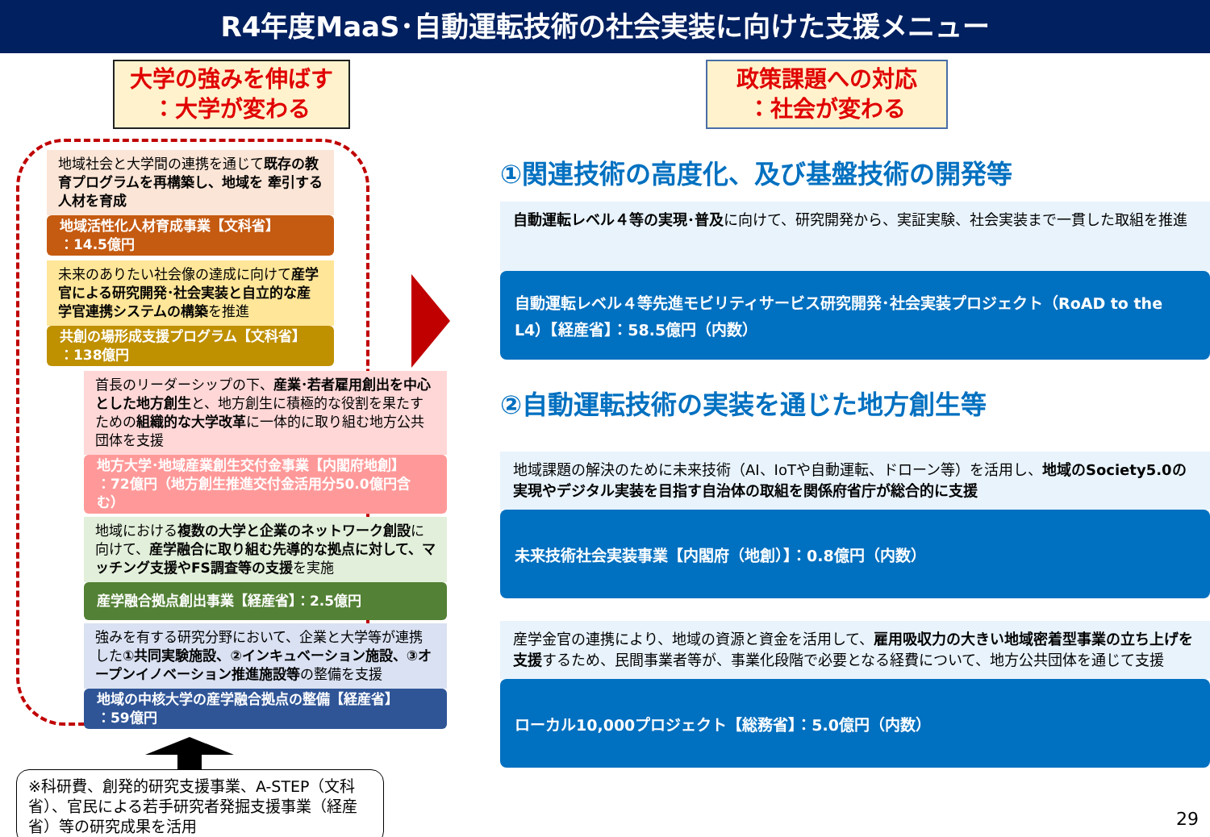R4年度MaaS･自動運転技術の社会実装に向けた支援メニュー
大学の強みを伸ばす
：大学が変わる
地域社会と大学間の連携を通じて既存の教育プログラムを再構築し、地域を 牽引する人材を育成
地域活性化人材育成事業【文科省】
：14.5億円
未来のありたい社会像の達成に向けて産学官による研究開発･社会実装と自立的な産学官連携システムの構築を推進
共創の場形成支援プログラム【文科省】
：138億円
首長のリーダーシップの下、産業･若者雇用創出を中心とした地方創生と、地方創生に積極的な役割を果たすための組織的な大学改革に一体的に取り組む地方公共団体を支援
地方大学･地域産業創生交付金事業【内閣府地創】
：72億円（地方創生推進交付金活用分50.0億円含む）
地域における複数の大学と企業のネットワーク創設に向けて、産学融合に取り組む先導的な拠点に対して、マッチング支援やFS調査等の支援を実施
産学融合拠点創出事業【経産省】：2.5億円
強みを有する研究分野において、企業と大学等が連携した①共同実験施設、②インキュベーション施設、③オープンイノベーション推進施設等の整備を支援
地域の中核大学の産学融合拠点の整備【経産省】
：59億円
※科研費、創発的研究支援事業、A-STEP（文科省）、官民による若手研究者発掘支援事業（経産省）等の研究成果を活用
政策課題への対応
：社会が変わる
①関連技術の高度化、及び基盤技術の開発等
自動運転レベル４等の実現･普及に向けて、研究開発から、実証実験、社会実装まで一貫した取組を推進
自動運転レベル４等先進モビリティサービス研究開発･社会実装プロジェクト（RoAD to the L4）【経産省】：58.5億円（内数）
②自動運転技術の実装を通じた地方創生等
地域課題の解決のために未来技術（AI、IoTや自動運転、ドローン等）を活用し、地域のSociety5.0の実現やデジタル実装を目指す自治体の取組を関係府省庁が総合的に支援
未来技術社会実装事業【内閣府（地創）】：0.8億円（内数）
産学金官の連携により、地域の資源と資金を活用して、雇用吸収力の大きい地域密着型事業の立ち上げを支援するため、民間事業者等が、事業化段階で必要となる経費について、地方公共団体を通じて支援
ローカル10,000プロジェクト【総務省】：5.0億円（内数）
29